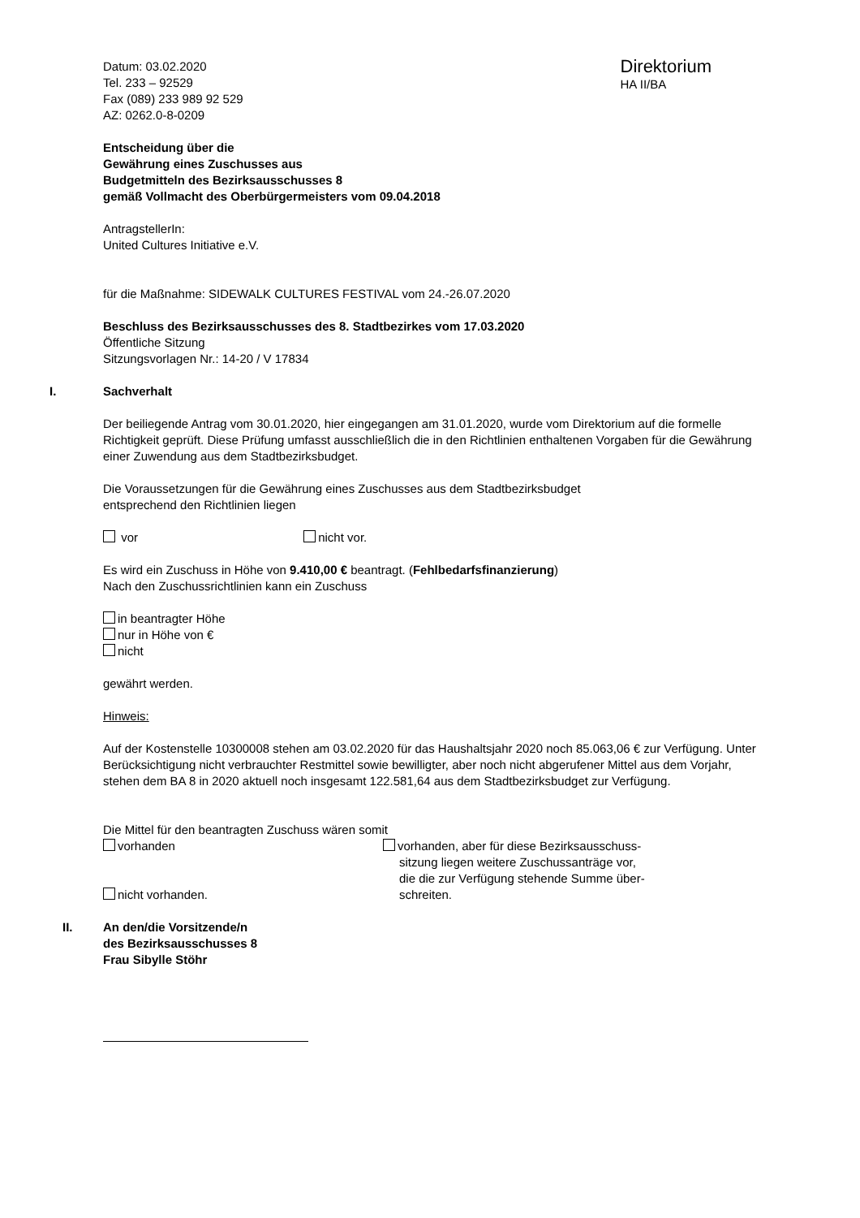Datum: 03.02.2020
Tel. 233 – 92529
Fax (089) 233 989 92 529
AZ: 0262.0-8-0209
Direktorium
HA II/BA
Entscheidung über die
Gewährung eines Zuschusses aus
Budgetmitteln des Bezirksausschusses 8
gemäß Vollmacht des Oberbürgermeisters vom 09.04.2018
AntragstellerIn:
United Cultures Initiative e.V.
für die Maßnahme: SIDEWALK CULTURES FESTIVAL vom 24.-26.07.2020
Beschluss des Bezirksausschusses des 8. Stadtbezirkes vom 17.03.2020
Öffentliche Sitzung
Sitzungsvorlagen Nr.: 14-20 / V 17834
I. Sachverhalt
Der beiliegende Antrag vom 30.01.2020, hier eingegangen am 31.01.2020, wurde vom Direktorium auf die formelle Richtigkeit geprüft. Diese Prüfung umfasst ausschließlich die in den Richtlinien enthaltenen Vorgaben für die Gewährung einer Zuwendung aus dem Stadtbezirksbudget.
Die Voraussetzungen für die Gewährung eines Zuschusses aus dem Stadtbezirksbudget
entsprechend den Richtlinien liegen
vor nicht vor.
Es wird ein Zuschuss in Höhe von 9.410,00 € beantragt. (Fehlbedarfsfinanzierung)
Nach den Zuschussrichtlinien kann ein Zuschuss
in beantragter Höhe
nur in Höhe von €
nicht
gewährt werden.
Hinweis:
Auf der Kostenstelle 10300008 stehen am 03.02.2020 für das Haushaltsjahr 2020 noch 85.063,06 € zur Verfügung. Unter Berücksichtigung nicht verbrauchter Restmittel sowie bewilligter, aber noch nicht abgerufener Mittel aus dem Vorjahr, stehen dem BA 8 in 2020 aktuell noch insgesamt 122.581,64 aus dem Stadtbezirksbudget zur Verfügung.
Die Mittel für den beantragten Zuschuss wären somit
vorhanden
nicht vorhanden.
vorhanden, aber für diese Bezirksausschuss-
sitzung liegen weitere Zuschussanträge vor,
die die zur Verfügung stehende Summe über-
schreiten.
II. An den/die Vorsitzende/n
des Bezirksausschusses 8
Frau Sibylle Stöhr